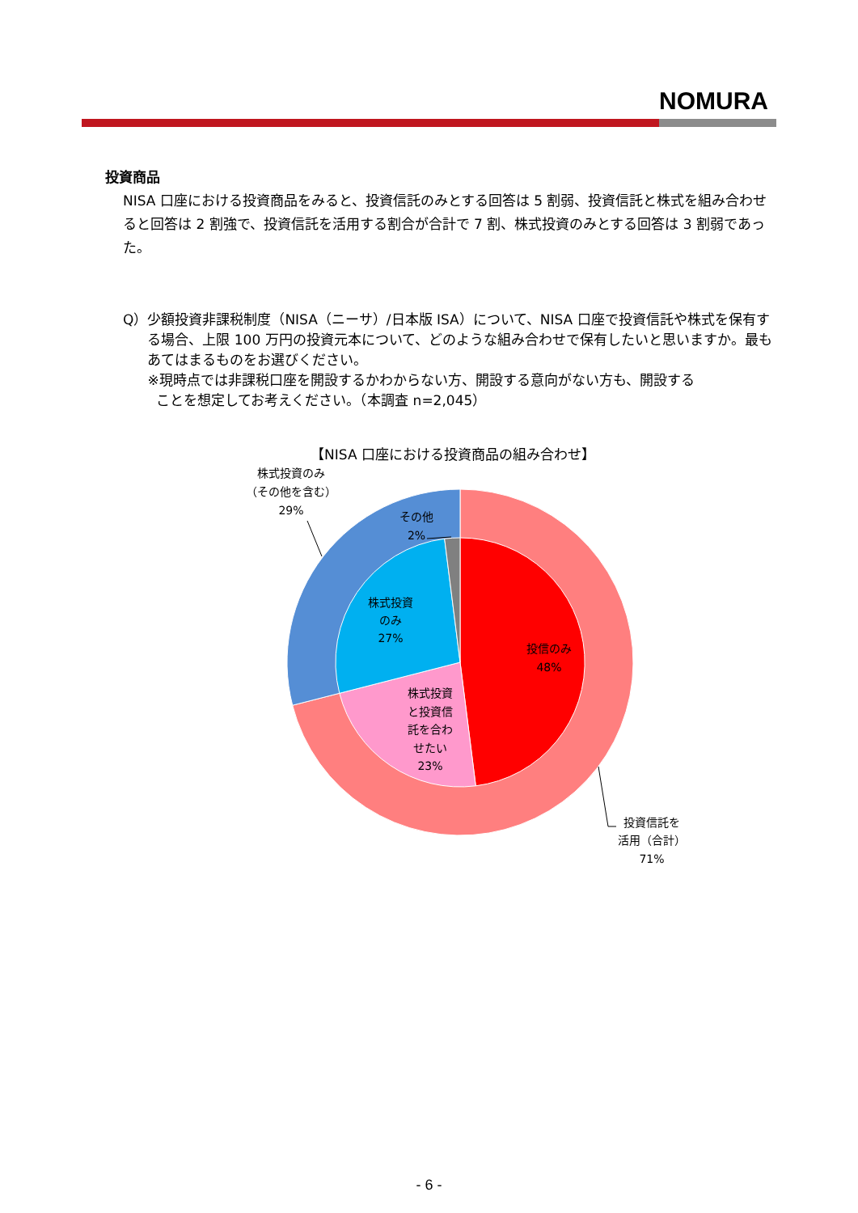NOMURA
投資商品
NISA 口座における投資商品をみると、投資信託のみとする回答は 5 割弱、投資信託と株式を組み合わせると回答は 2 割強で、投資信託を活用する割合が合計で 7 割、株式投資のみとする回答は 3 割弱であった。
Q） 少額投資非課税制度（NISA（ニーサ）/日本版 ISA）について、NISA 口座で投資信託や株式を保有する場合、上限 100 万円の投資元本について、どのような組み合わせで保有したいと思いますか。最もあてはまるものをお選びください。
※現時点では非課税口座を開設するかわからない方、開設する意向がない方も、開設する
ことを想定してお考えください。（本調査 n=2,045）
【NISA 口座における投資商品の組み合わせ】
株式投資のみ
（その他を含む）
29%
その他
2%
株式投資
のみ
27%
投信のみ
48%
株式投資
と投資信
託を合わ
せたい
23%
投資信託を
活用（合計）
71%
- 6 -